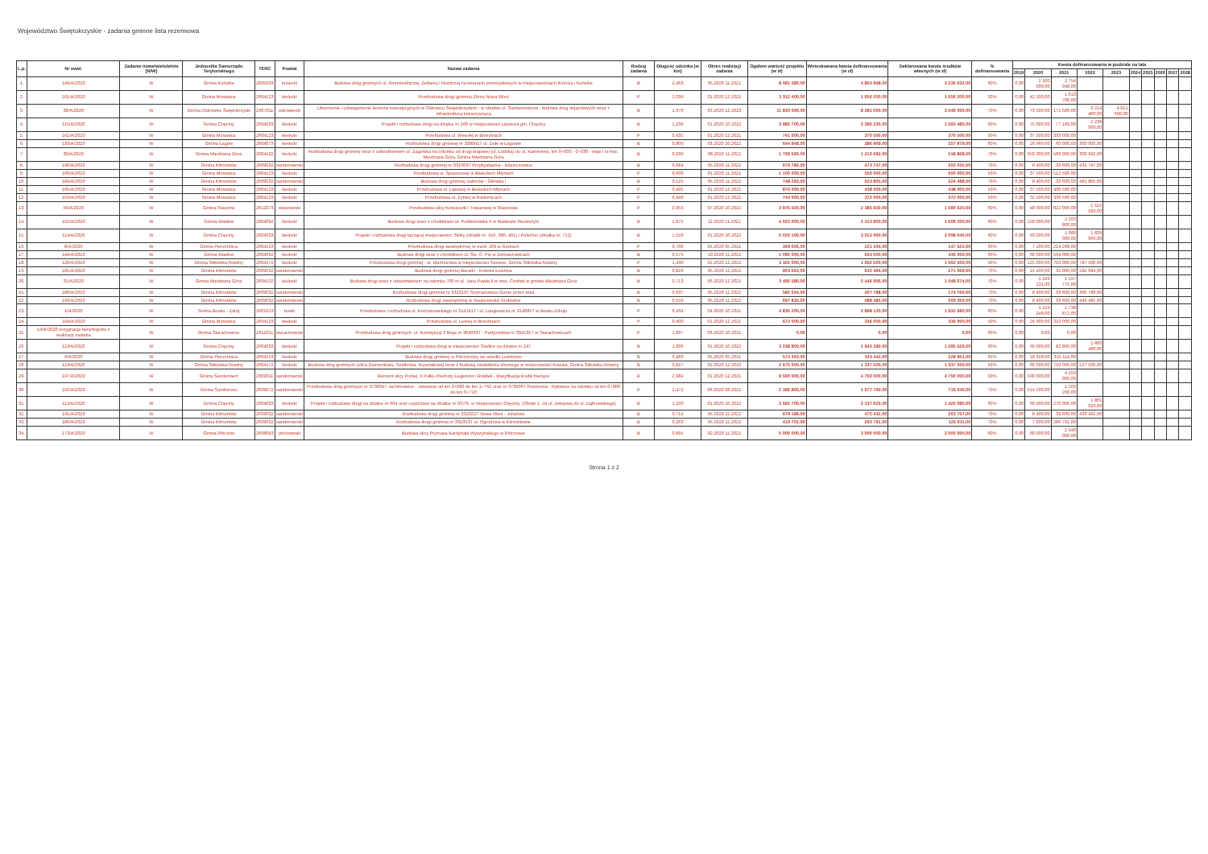Województwo Świętokrzyskie - zadania gminne lista rezerwowa
| L.p. | Nr ewid. | Zadanie nowe/wieloletnie [N/W] | Jednostka Samorządu Terytorialnego | TERC | Powiat | Nazwa zadania | Rodzaj zadania | Długość odcinka (w km) | Okres realizacji zadania | Ogółem wartość projektu (w zł) | Wnioskowana kwota dofinansowania (w zł) | Deklarowana kwota środków własnych (w zł) | % dofinansowania | Kwota dofinansowania w podziale na lata | | | | | | | | | |
| --- | --- | --- | --- | --- | --- | --- | --- | --- | --- | --- | --- | --- | --- | --- | --- | --- | --- | --- | --- | --- | --- | --- | --- |
| | | | | | | | | | | | | | | 2019 | 2020 | 2021 | 2022 | 2023 | 2024 | 2025 | 2026 | 2027 | 2028 |
| 1. | 149/A/2020 | W | Gmina Końskie | 2605033 | konecki | Budowa dróg gminnych ul. Rzemieślniczej, Żeliwnej i Hutniczej na terenach przemysłowych w miejscowościach Kornica i Końskie | B | 2,463 | 05.2020 11.2021 | 8 091 580,00 | 4 854 948,00 | 3 236 632,00 | 60% | 0,00 | 2 100 000,00 | 2 754 948,00 | | | | | | | |
| 2. | 161/A/2020 | W | Gmina Morawica | 2604123 | kielecki | Przebudowa drogi gminnej Zbrza Nowa Wieś | P | 2,039 | 01.2020 12.2021 | 3 312 400,00 | 1 656 200,00 | 1 656 200,00 | 50% | 0,00 | 42 500,00 | 1 613 700,00 | | | | | | | |
| 3. | 38/A/2020 | W | Gmina Ostrowiec Świętokrzyski | 2607011 | ostrowiecki | Utworzenie i udostępnienie terenów inwestycyjnych w Ostrowcu Świętokrzyskim - w obrębie ul. Samsonowicza - budowa dróg dojazdowych wraz z infrastrukturą towarzyszącą | B | 1,670 | 03.2020 12.2023 | 11 830 000,00 | 8 281 000,00 | 3 549 000,00 | 70% | 0,00 | 73 500,00 | 171 500,00 | 3 214 400,00 | 4 821 600,00 | | | | | |
| 4. | 115/A/2020 | W | Gmina Chęciny | 2604033 | kielecki | Projekt i rozbudowa drogi na działce nr 260 w miejscowości Lipowica gm. Chęciny | B | 1,230 | 01.2020 10.2022 | 3 983 700,00 | 2 390 220,00 | 1 593 480,00 | 60% | 0,00 | 75 000,00 | 77 160,00 | 2 238 060,00 | | | | | | |
| 5. | 162/A/2020 | W | Gmina Morawica | 2604123 | kielecki | Przebudowa ul. Wesołej w Brzezinach | P | 0,435 | 01.2020 12.2021 | 741 000,00 | 370 500,00 | 370 500,00 | 50% | 0,00 | 37 500,00 | 333 000,00 | | | | | | | |
| 6. | 133/A/2020 | W | Gmina Łagów | 2604073 | kielecki | Rozbudowa drogi gminnej nr 338041T ul. Dule w Łagowie | B | 0,800 | 03.2020 10.2022 | 644 948,00 | 386 969,00 | 257 979,00 | 60% | 0,00 | 26 969,00 | 60 000,00 | 300 000,00 | | | | | | |
| 7. | 30/A/2020 | W | Gmina Miedziana Góra | 2604102 | kielecki | Rozbudowa drogi gminnej wraz z odwodnieniem ul. Zagórska na odcinku od drogi krajowej (ul. Łódzka) do ul. Kamiennej, km 0+000 - 0+930 - etap I w msc. Miedziana Góra, Gmina Miedziana Góra | B | 0,930 | 08.2020 11.2022 | 1 729 560,00 | 1 210 692,00 | 518 868,00 | 70% | 0,00 | 350 000,00 | 560 000,00 | 300 692,00 | | | | | | |
| 8. | 190/A/2020 | W | Gmina Klimontów | 2609032 | sandomierski | Rozbudowa drogi gminnej nr 331009T Przybysławice - Adamczowice | B | 0,684 | 05.2020 11.2022 | 676 782,00 | 473 747,00 | 203 035,00 | 70% | 0,00 | 8 400,00 | 33 600,00 | 431 747,00 | | | | | | |
| 9. | 160/A/2020 | W | Gmina Morawica | 2604123 | kielecki | Przebudowa ul. Spacerowej w Bieleckich Młynach | P | 0,600 | 01.2020 11.2021 | 1 100 000,00 | 550 000,00 | 550 000,00 | 50% | 0,00 | 37 500,00 | 512 500,00 | | | | | | | |
| 10. | 184/A/2020 | W | Gmina Klimontów | 2609032 | sandomierski | Budowa drogi gminnej Zakrzów - Gilówka I | B | 0,525 | 05.2020 11.2022 | 748 293,00 | 523 805,00 | 224 488,00 | 70% | 0,00 | 8 400,00 | 33 600,00 | 481 805,00 | | | | | | |
| 11. | 165/A/2020 | W | Gmina Morawica | 2604123 | kielecki | Przebudowa ul. Łąkowej w Bieleckich Młynach | P | 0,495 | 01.2020 12.2021 | 876 000,00 | 438 000,00 | 438 000,00 | 50% | 0,00 | 37 500,00 | 400 500,00 | | | | | | | |
| 12. | 159/A/2020 | W | Gmina Morawica | 2604123 | kielecki | Przebudowa ul. Żytniej w Radomicach | P | 0,440 | 01.2020 12.2021 | 744 000,00 | 372 000,00 | 372 000,00 | 50% | 0,00 | 32 500,00 | 339 500,00 | | | | | | | |
| 13. | 59/A/2020 | W | Gmina Staszów | 2612073 | staszowski | Przebudowa ulicy Kościuszki i Towarowej w Staszowie | P | 0,955 | 07.2020 10.2022 | 3 976 550,00 | 2 385 930,00 | 1 590 620,00 | 60% | 0,00 | 48 000,00 | 822 000,00 | 1 515 930,00 | | | | | | |
| 14. | 152/A/2020 | W | Gmina Masłów | 2604092 | kielecki | Budowa drogi wraz z chodnikiem ul. Podklonówka II w Masłowie Pierwszym | B | 1,875 | 11.2020 11.2021 | 4 023 000,00 | 2 413 800,00 | 1 609 200,00 | 60% | 0,00 | 150 000,00 | 2 263 800,00 | | | | | | | |
| 15. | 114/A/2020 | W | Gmina Chęciny | 2604033 | kielecki | Projekt i rozbudowa drogi łączącej miejscowości: Skiby (działki nr: 419, 386, 401) i Polichno (działka nr: 712) | B | 1,550 | 01.2020 10.2022 | 5 020 100,00 | 3 012 060,00 | 2 008 040,00 | 60% | 0,00 | 93 000,00 | 1 080 000,00 | 1 839 060,00 | | | | | | |
| 16. | 8/A/2020 | W | Gmina Pierzchnica | 2604153 | kielecki | Przebudowa drogi wewnętrznej nr ewid. 209 w Górkach | P | 0,700 | 05.2020 05.2021 | 369 056,00 | 221 434,00 | 147 622,00 | 60% | 0,00 | 7 166,00 | 214 268,00 | | | | | | | |
| 17. | 144/A/2020 | W | Gmina Masłów | 2604092 | kielecki | Budowa drogi wraz z chodnikiem ul. Św. O. Pio w Domaszowicach | B | 0,575 | 10.2020 11.2021 | 1 090 000,00 | 654 000,00 | 436 000,00 | 60% | 0,00 | 60 000,00 | 594 000,00 | | | | | | | |
| 18. | 120/A/2020 | W | Gmina Sitkówka-Nowiny | 2604172 | kielecki | Przebudowa drogi gminnej - ul. Marmurowa w miejscowości Szewce, Gmina Sitkówka-Nowiny | P | 1,430 | 02.2020 12.2022 | 3 325 000,00 | 1 662 500,00 | 1 662 500,00 | 50% | 0,00 | 125 000,00 | 750 000,00 | 787 500,00 | | | | | | |
| 19. | 185/A/2020 | W | Gmina Klimontów | 2609032 | sandomierski | Budowa drogi gminnej Beradz - Kolonia Łownica | B | 0,826 | 05.2020 11.2022 | 903 563,00 | 632 494,00 | 271 069,00 | 70% | 0,00 | 15 400,00 | 35 000,00 | 582 094,00 | | | | | | |
| 20. | 31/A/2020 | W | Gmina Miedziana Góra | 2604102 | kielecki | Budowa drogi wraz z odwodnieniem na odcinku 700 m ul. Jana Pawła II w msc. Ćmińsk w gminie Miedziana Góra | B | 0,713 | 06.2020 12.2021 | 3 495 580,00 | 2 446 906,00 | 1 048 674,00 | 70% | 0,00 | 1 249 131,00 | 1 197 775,00 | | | | | | | |
| 21. | 186/A/2020 | W | Gmina Klimontów | 2609032 | sandomierski | Rozbudowa drogi gminnej nr 331019T Szymanowice Górne przez wieś | B | 0,637 | 05.2020 11.2022 | 582 554,00 | 407 788,00 | 174 766,00 | 70% | 0,00 | 8 400,00 | 33 600,00 | 365 788,00 | | | | | | |
| 22. | 193/A/2020 | W | Gmina Klimontów | 2609032 | sandomierski | Rozbudowa drogi wewnętrznej w miejscowości Krobielice | B | 0,550 | 05.2020 11.2022 | 697 835,00 | 488 485,00 | 209 350,00 | 70% | 0,00 | 8 400,00 | 33 600,00 | 446 485,00 | | | | | | |
| 23. | 1/A/2020 | W | Gmina Busko - Zdrój | 2601013 | buski | Przebudowa i rozbudowa ul. Kochanowskiego nr 314141T i ul. Langiewicza nr 314085T w Busku-Zdroju | P | 0,434 | 04.2020 10.2021 | 4 830 200,00 | 2 898 120,00 | 1 932 080,00 | 60% | 0,00 | 1 159 248,00 | 1 738 872,00 | | | | | | | |
| 24. | 164/A/2020 | W | Gmina Morawica | 2604123 | kielecki | Przebudowa ul. Leśnej w Brzezinach | P | 0,400 | 01.2020 12.2021 | 672 000,00 | 336 000,00 | 336 000,00 | 50% | 0,00 | 26 000,00 | 310 000,00 | | | | | | | |
| 25. | 54/A/2020 rezygnacja beneficjenta z realizacji zadania | W | Gmina Starachowice | 2611011 | starachowicki | Przebudowa dróg gminnych: ul. Konstytucji 3 Maja nr 304069T - Partyzantów nr 304135T w Starachowicach | P | 1,007 | 03.2020 10.2021 | 0,00 | 0,00 | 0,00 | 60% | 0,00 | 0,00 | 0,00 | | | | | | | |
| 26. | 113/A/2020 | W | Gmina Chęciny | 2604033 | kielecki | Projekt i rozbudowa drogi w miejscowości Siedlce na działce nr 247 | B | 1,000 | 01.2020 10.2022 | 3 238 800,00 | 1 943 280,00 | 1 295 520,00 | 60% | 0,00 | 60 000,00 | 82 800,00 | 1 800 480,00 | | | | | | |
| 27. | 9/A/2020 | W | Gmina Pierzchnica | 2604153 | kielecki | Budowa drogi gminnej w Pierzchnicy na osiedlu Leśnictwo | B | 0,483 | 05.2020 05.2021 | 572 403,00 | 343 442,00 | 228 961,00 | 60% | 0,00 | 18 328,00 | 325 114,00 | | | | | | | |
| 28. | 119/A/2020 | W | Gmina Sitkówka-Nowiny | 2604172 | kielecki | Budowa dróg gminnych (ulica Diamentowa, Szafirowa, Kryształowa) wraz z budową oświetlenia ulicznego w miejscowości Kowala, Gmina Sitkówka-Nowiny | B | 0,827 | 02.2020 12.2022 | 2 675 000,00 | 1 337 500,00 | 1 337 500,00 | 50% | 0,00 | 60 000,00 | 750 000,00 | 527 500,00 | | | | | | |
| 29. | 197/A/2020 | W | Gmina Sandomierz | 2609011 | sandomierski | Remont ulicy Polnej, II Pułku Piechoty Legionów i Rokitek - klasyfikacja środki bieżące | R | 2,984 | 01.2020 12.2021 | 9 500 000,00 | 4 750 000,00 | 4 750 000,00 | 50% | 0,00 | 500 000,00 | 4 250 000,00 | | | | | | | |
| 30. | 156/A/2020 | W | Gmina Samborzec | 2609072 | sandomierski | Przebudowa dróg gminnych nr 373004T Jachimowice - Janowice od km 0+000 do km 1+762 oraz nr 373006T Postronna - Ryłowice na odcinku od km 0+000 do km 0+710 | P | 2,472 | 06.2020 08.2021 | 2 396 800,00 | 1 677 760,00 | 719 040,00 | 70% | 0,00 | 514 500,00 | 1 163 260,00 | | | | | | | |
| 31. | 112/A/2020 | W | Gmina Chęciny | 2604033 | kielecki | Projekt i rozbudowa drogi na działce nr 604 oraz częściowo na działce nr 637/6, w miejscowości Chęciny, (Obręb 1, od ul. Zelejowa do ul. Dąbrowskiego) | B | 1,100 | 01.2020 10.2022 | 3 562 700,00 | 2 137 620,00 | 1 425 080,00 | 60% | 0,00 | 66 000,00 | 270 000,00 | 1 801 620,00 | | | | | | |
| 32. | 191/A/2020 | W | Gmina Klimontów | 2609032 | sandomierski | Rozbudowa drogi gminnej nr 331022T Nowa Wieś - Julianów | B | 0,715 | 05.2020 11.2022 | 679 189,00 | 475 432,00 | 203 757,00 | 70% | 0,00 | 8 400,00 | 33 600,00 | 433 432,00 | | | | | | |
| 33. | 189/A/2020 | W | Gmina Klimontów | 2609032 | sandomierski | Rozbudowa drogi gminnej nr 331053T ul. Ogrodowa w Klimontowie | B | 0,263 | 05.2020 11.2022 | 419 702,00 | 293 791,00 | 125 911,00 | 70% | 0,00 | 7 000,00 | 286 791,00 | | | | | | | |
| 34. | 173/A/2020 | W | Gmina Pińczów | 2608043 | pińczowski | Budowa ulicy Prymasa Kardynała Wyszyńskiego w Pińczowie | B | 0,895 | 02.2020 11.2021 | 5 000 000,00 | 3 000 000,00 | 2 000 000,00 | 60% | 0,00 | 60 000,00 | 2 940 000,00 | | | | | | | |
Strona 1 z 2